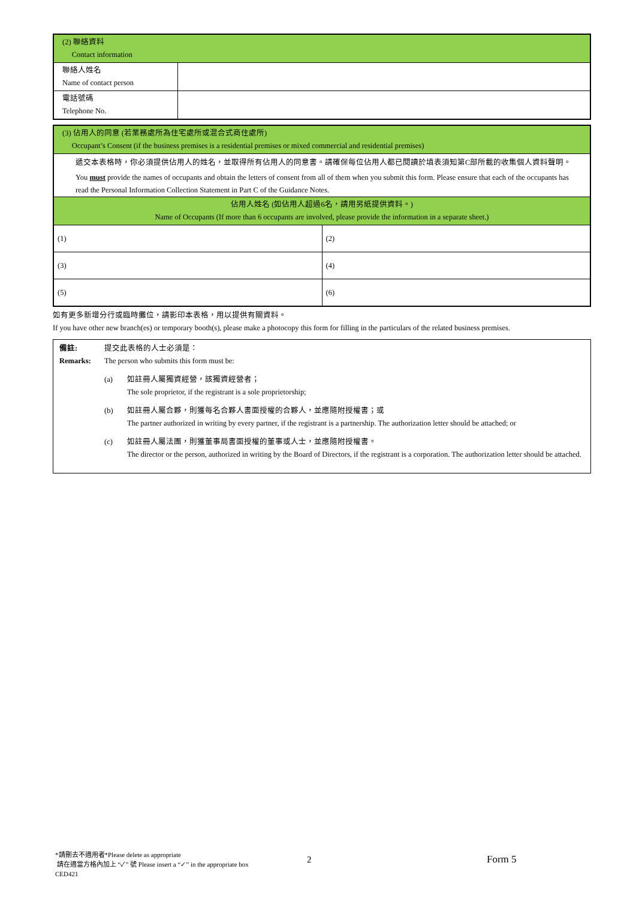| (2) 聯絡資料 Contact information | |
| 聯絡人姓名 Name of contact person | |
| 電話號碼 Telephone No. | |
| (3) 佔用人的同意 (若業務處所為住宅處所或混合式商住處所) Occupant’s Consent (if the business premises is a residential premises or mixed commercial and residential premises) | |
| 遞交本表格時，你必須提供佔用人的姓名，並取得所有佔用人的同意書。請確保每位佔用人都已閱讀於填表須知第C部所載的收集個人資料聲明。 You must provide the names of occupants and obtain the letters of consent from all of them when you submit this form. Please ensure that each of the occupants has read the Personal Information Collection Statement in Part C of the Guidance Notes. | |
| 佔用人姓名 (如佔用人超過6名，請用另紙提供資料。) Name of Occupants (If more than 6 occupants are involved, please provide the information in a separate sheet.) | |
| (1) | (2) |
| (3) | (4) |
| (5) | (6) |
如有更多新增分行或臨時攤位，請影印本表格，用以提供有關資料。
If you have other new branch(es) or temporary booth(s), please make a photocopy this form for filling in the particulars of the related business premises.
備註: 提交此表格的人士必須是：
Remarks: The person who submits this form must be:
(a) 如註冊人屬獨資經營，該獨資經營者；
The sole proprietor, if the registrant is a sole proprietorship;
(b) 如註冊人屬合夥，則獲每名合夥人書面授權的合夥人，並應隨附授權書；或
The partner authorized in writing by every partner, if the registrant is a partnership. The authorization letter should be attached; or
(c) 如註冊人屬法團，則獲董事局書面授權的董事或人士，並應隨附授權書。
The director or the person, authorized in writing by the Board of Directors, if the registrant is a corporation. The authorization letter should be attached.
*請刪去不適用者*Please delete as appropriate
請在適當方格內加上 “✓” 號 Please insert a “✓” in the appropriate box
CED421
2 Form 5